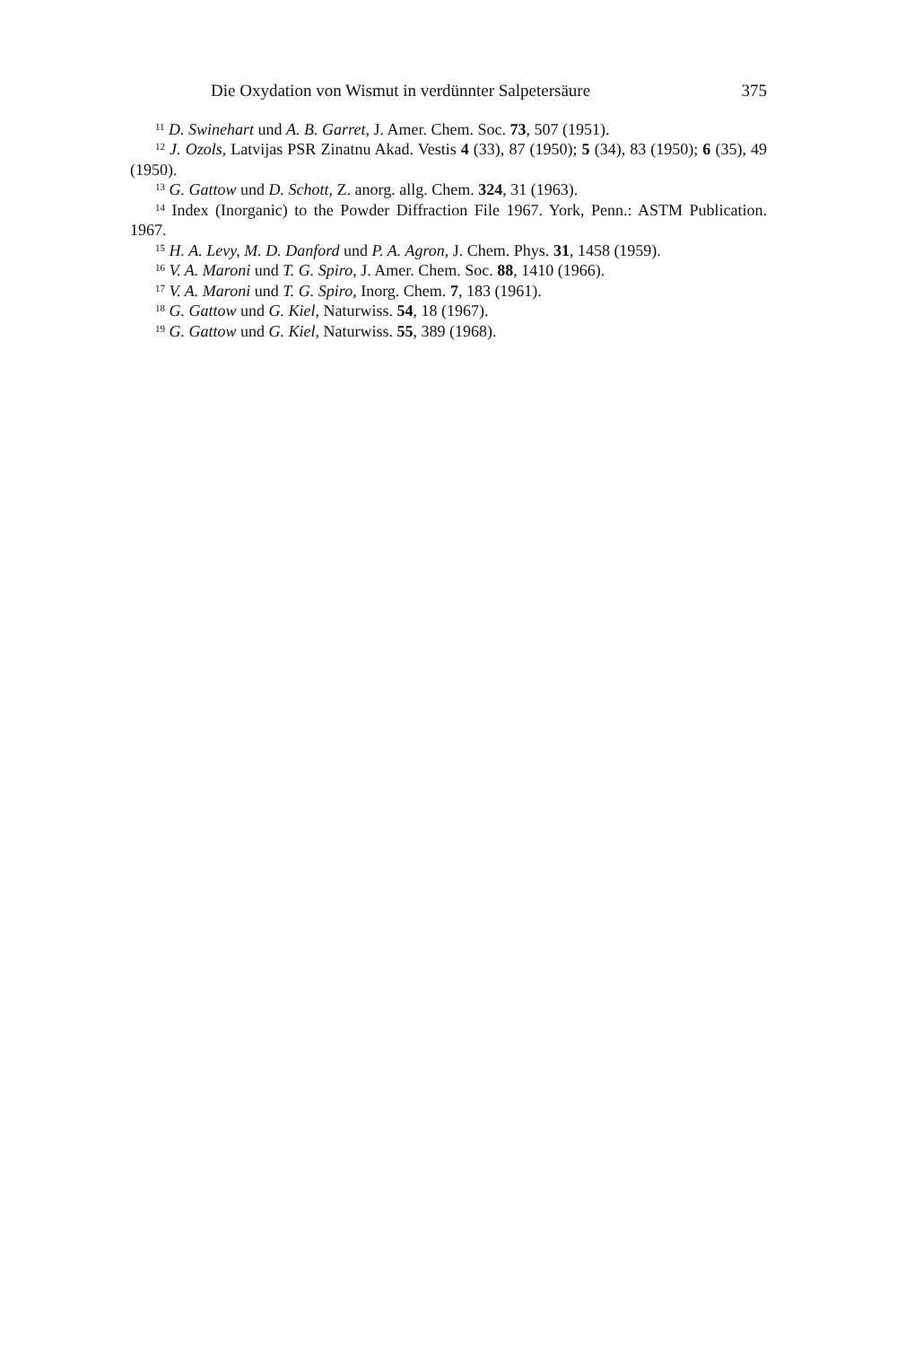Die Oxydation von Wismut in verdünnter Salpetersäure 375
<sup>11</sup> D. Swinehart und A. B. Garret, J. Amer. Chem. Soc. 73, 507 (1951).
<sup>12</sup> J. Ozols, Latvijas PSR Zinatnu Akad. Vestis 4 (33), 87 (1950); 5 (34), 83 (1950); 6 (35), 49 (1950).
<sup>13</sup> G. Gattow und D. Schott, Z. anorg. allg. Chem. 324, 31 (1963).
<sup>14</sup> Index (Inorganic) to the Powder Diffraction File 1967. York, Penn.: ASTM Publication. 1967.
<sup>15</sup> H. A. Levy, M. D. Danford und P. A. Agron, J. Chem. Phys. 31, 1458 (1959).
<sup>16</sup> V. A. Maroni und T. G. Spiro, J. Amer. Chem. Soc. 88, 1410 (1966).
<sup>17</sup> V. A. Maroni und T. G. Spiro, Inorg. Chem. 7, 183 (1961).
<sup>18</sup> G. Gattow und G. Kiel, Naturwiss. 54, 18 (1967).
<sup>19</sup> G. Gattow und G. Kiel, Naturwiss. 55, 389 (1968).